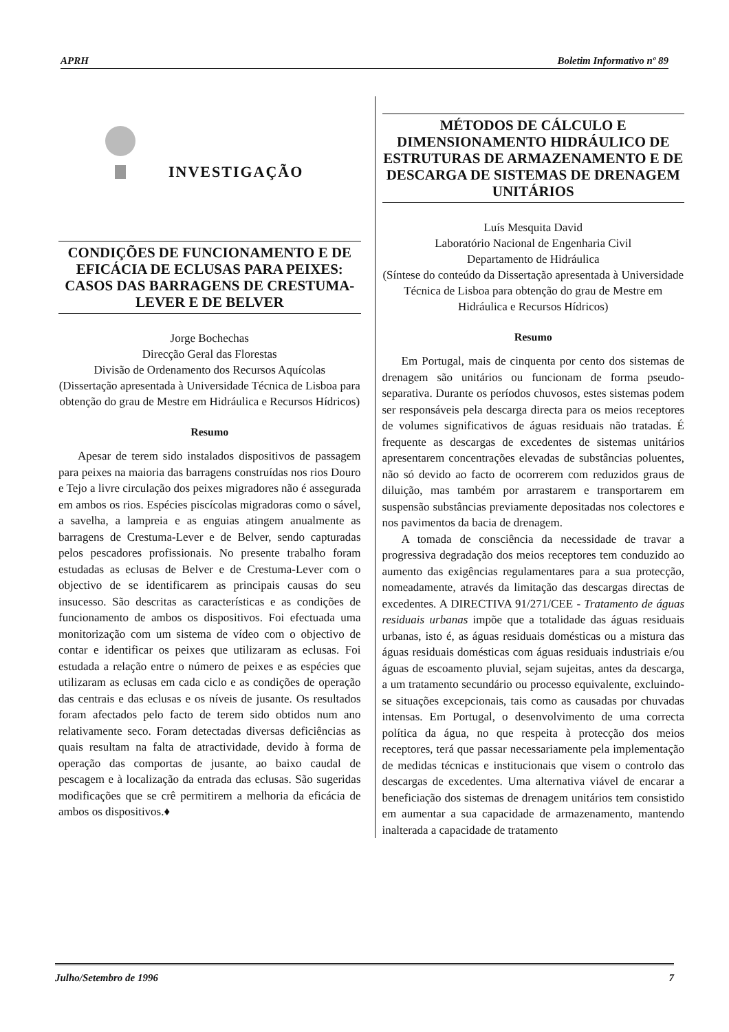APRH Boletim Informativo nº 89
INVESTIGAÇÃO
CONDIÇÕES DE FUNCIONAMENTO E DE EFICÁCIA DE ECLUSAS PARA PEIXES: CASOS DAS BARRAGENS DE CRESTUMA-LEVER E DE BELVER
Jorge Bochechas
Direcção Geral das Florestas
Divisão de Ordenamento dos Recursos Aquícolas
(Dissertação apresentada à Universidade Técnica de Lisboa para obtenção do grau de Mestre em Hidráulica e Recursos Hídricos)
Resumo
Apesar de terem sido instalados dispositivos de passagem para peixes na maioria das barragens construídas nos rios Douro e Tejo a livre circulação dos peixes migradores não é assegurada em ambos os rios. Espécies piscícolas migradoras como o sável, a savelha, a lampreia e as enguias atingem anualmente as barragens de Crestuma-Lever e de Belver, sendo capturadas pelos pescadores profissionais. No presente trabalho foram estudadas as eclusas de Belver e de Crestuma-Lever com o objectivo de se identificarem as principais causas do seu insucesso. São descritas as características e as condições de funcionamento de ambos os dispositivos. Foi efectuada uma monitorização com um sistema de vídeo com o objectivo de contar e identificar os peixes que utilizaram as eclusas. Foi estudada a relação entre o número de peixes e as espécies que utilizaram as eclusas em cada ciclo e as condições de operação das centrais e das eclusas e os níveis de jusante. Os resultados foram afectados pelo facto de terem sido obtidos num ano relativamente seco. Foram detectadas diversas deficiências as quais resultam na falta de atractividade, devido à forma de operação das comportas de jusante, ao baixo caudal de pescagem e à localização da entrada das eclusas. São sugeridas modificações que se crê permitirem a melhoria da eficácia de ambos os dispositivos.♦
MÉTODOS DE CÁLCULO E DIMENSIONAMENTO HIDRÁULICO DE ESTRUTURAS DE ARMAZENAMENTO E DE DESCARGA DE SISTEMAS DE DRENAGEM UNITÁRIOS
Luís Mesquita David
Laboratório Nacional de Engenharia Civil
Departamento de Hidráulica
(Síntese do conteúdo da Dissertação apresentada à Universidade Técnica de Lisboa para obtenção do grau de Mestre em Hidráulica e Recursos Hídricos)
Resumo
Em Portugal, mais de cinquenta por cento dos sistemas de drenagem são unitários ou funcionam de forma pseudo-separativa. Durante os períodos chuvosos, estes sistemas podem ser responsáveis pela descarga directa para os meios receptores de volumes significativos de águas residuais não tratadas. É frequente as descargas de excedentes de sistemas unitários apresentarem concentrações elevadas de substâncias poluentes, não só devido ao facto de ocorrerem com reduzidos graus de diluição, mas também por arrastarem e transportarem em suspensão substâncias previamente depositadas nos colectores e nos pavimentos da bacia de drenagem.
A tomada de consciência da necessidade de travar a progressiva degradação dos meios receptores tem conduzido ao aumento das exigências regulamentares para a sua protecção, nomeadamente, através da limitação das descargas directas de excedentes. A DIRECTIVA 91/271/CEE - Tratamento de águas residuais urbanas impõe que a totalidade das águas residuais urbanas, isto é, as águas residuais domésticas ou a mistura das águas residuais domésticas com águas residuais industriais e/ou águas de escoamento pluvial, sejam sujeitas, antes da descarga, a um tratamento secundário ou processo equivalente, excluindo-se situações excepcionais, tais como as causadas por chuvadas intensas. Em Portugal, o desenvolvimento de uma correcta política da água, no que respeita à protecção dos meios receptores, terá que passar necessariamente pela implementação de medidas técnicas e institucionais que visem o controlo das descargas de excedentes. Uma alternativa viável de encarar a beneficiação dos sistemas de drenagem unitários tem consistido em aumentar a sua capacidade de armazenamento, mantendo inalterada a capacidade de tratamento
Julho/Setembro de 1996 7